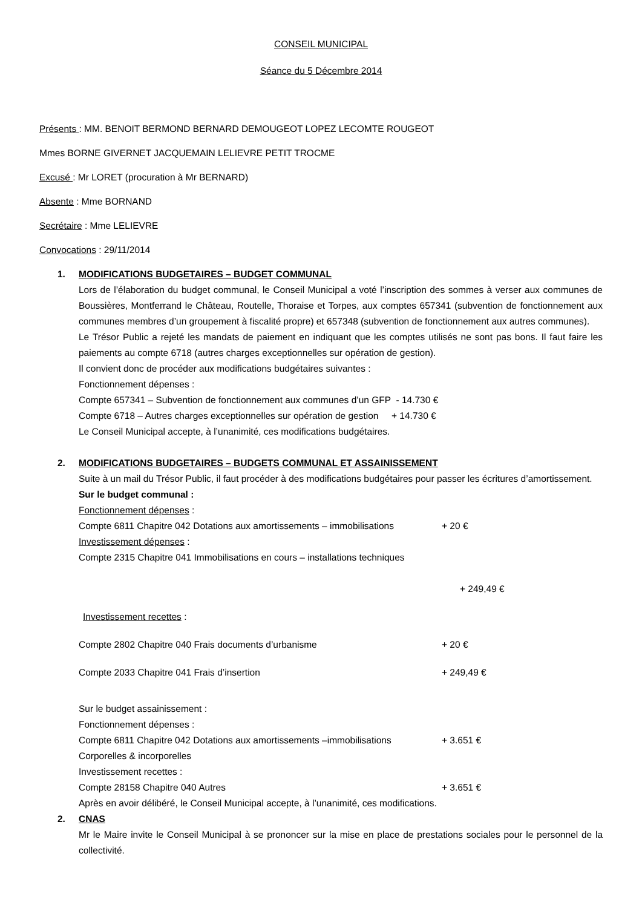CONSEIL MUNICIPAL
Séance du 5 Décembre 2014
Présents : MM. BENOIT BERMOND BERNARD DEMOUGEOT LOPEZ LECOMTE ROUGEOT
Mmes BORNE GIVERNET JACQUEMAIN LELIEVRE PETIT TROCME
Excusé : Mr LORET (procuration à Mr BERNARD)
Absente : Mme BORNAND
Secrétaire : Mme LELIEVRE
Convocations : 29/11/2014
1. MODIFICATIONS BUDGETAIRES – BUDGET COMMUNAL
Lors de l’élaboration du budget communal, le Conseil Municipal a voté l’inscription des sommes à verser aux communes de Boussières, Montferrand le Château, Routelle, Thoraise et Torpes, aux comptes 657341 (subvention de fonctionnement aux communes membres d’un groupement à fiscalité propre) et 657348 (subvention de fonctionnement aux autres communes).
Le Trésor Public a rejeté les mandats de paiement en indiquant que les comptes utilisés ne sont pas bons. Il faut faire les paiements au compte 6718 (autres charges exceptionnelles sur opération de gestion).
Il convient donc de procéder aux modifications budgétaires suivantes :
Fonctionnement dépenses :
Compte 657341 – Subvention de fonctionnement aux communes d’un GFP - 14.730 €
Compte 6718 – Autres charges exceptionnelles sur opération de gestion + 14.730 €
Le Conseil Municipal accepte, à l’unanimité, ces modifications budgétaires.
2. MODIFICATIONS BUDGETAIRES – BUDGETS COMMUNAL ET ASSAINISSEMENT
Suite à un mail du Trésor Public, il faut procéder à des modifications budgétaires pour passer les écritures d’amortissement.
Sur le budget communal :
Fonctionnement dépenses :
Compte 6811 Chapitre 042 Dotations aux amortissements – immobilisations + 20 €
Investissement dépenses :
Compte 2315 Chapitre 041 Immobilisations en cours – installations techniques
+ 249,49 €
Investissement recettes :
Compte 2802 Chapitre 040 Frais documents d’urbanisme + 20 €
Compte 2033 Chapitre 041 Frais d’insertion + 249,49 €
Sur le budget assainissement :
Fonctionnement dépenses :
Compte 6811 Chapitre 042 Dotations aux amortissements –immobilisations + 3.651 €
Corporelles & incorporelles
Investissement recettes :
Compte 28158 Chapitre 040 Autres + 3.651 €
Après en avoir délibéré, le Conseil Municipal accepte, à l’unanimité, ces modifications.
2. CNAS
Mr le Maire invite le Conseil Municipal à se prononcer sur la mise en place de prestations sociales pour le personnel de la collectivité.